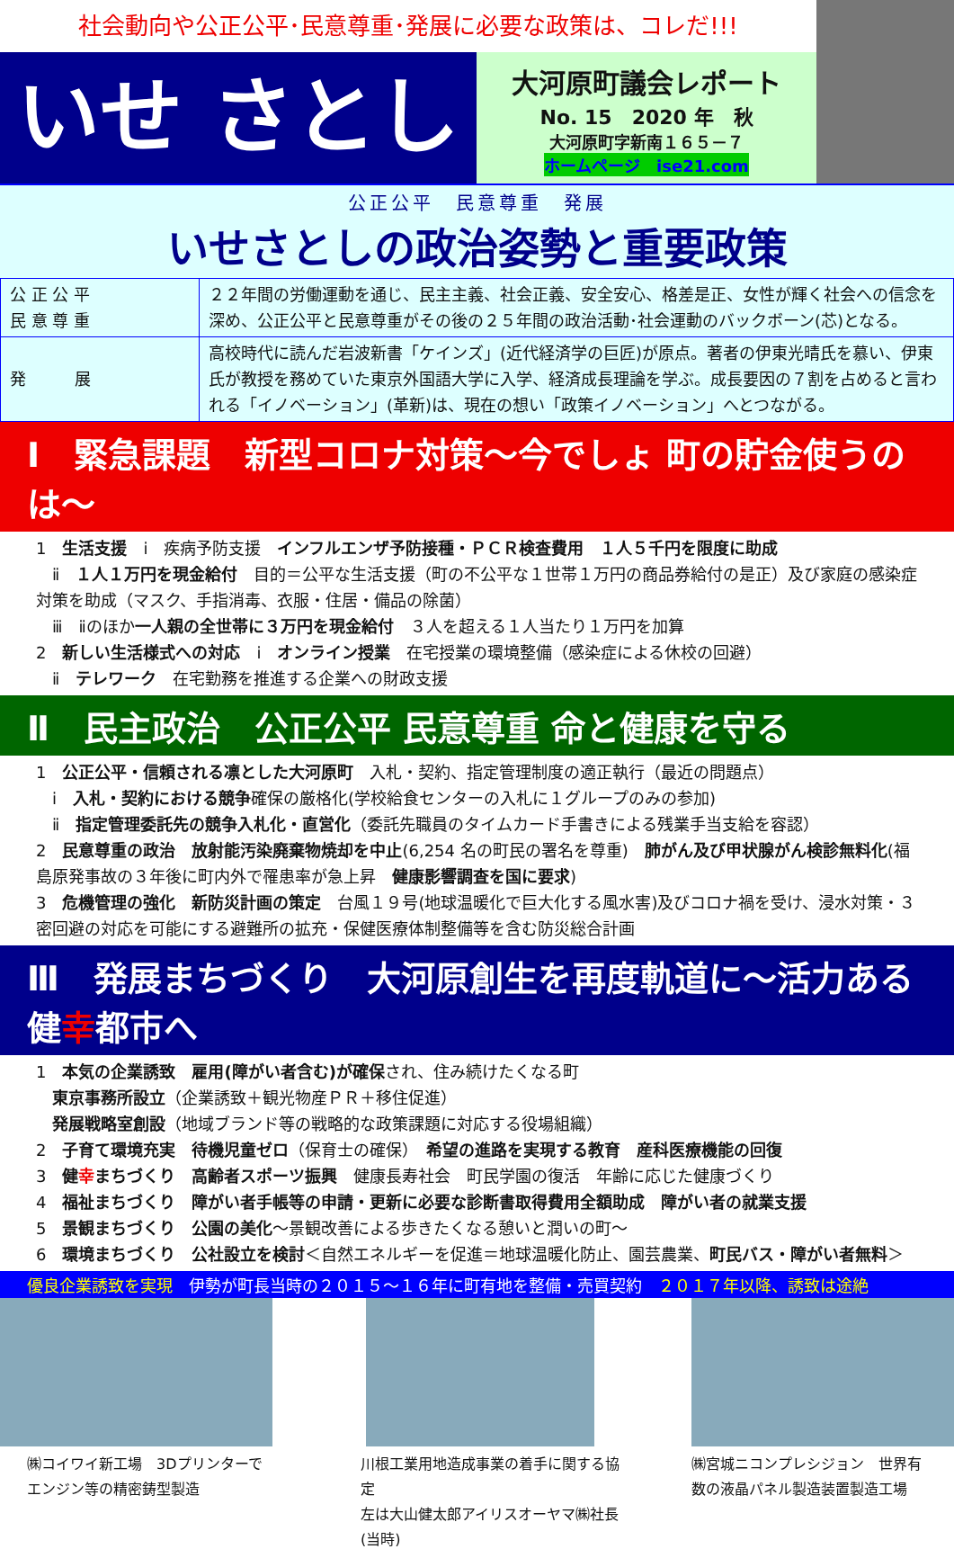社会動向や公正公平･民意尊重･発展に必要な政策は、コレだ!!!
いせ さとし
大河原町議会レポート
No. 15　2020 年　秋
大河原町字新南１６５－７
ホームページ　ise21.com
公正公平　民意尊重　発展
いせさとしの政治姿勢と重要政策
| 公 正 公 平 民 意 尊 重 | ２２年間の労働運動を通じ、民主主義、社会正義、安全安心、格差是正、女性が輝く社会への信念を深め、公正公平と民意尊重がその後の２５年間の政治活動･社会運動のバックボーン(芯)となる。 |
| 発 展 | 高校時代に読んだ岩波新書「ケインズ」(近代経済学の巨匠)が原点。著者の伊東光晴氏を慕い、伊東氏が教授を務めていた東京外国語大学に入学、経済成長理論を学ぶ。成長要因の７割を占めると言われる「イノベーション」(革新)は、現在の想い「政策イノベーション」へとつながる。 |
Ⅰ　緊急課題　新型コロナ対策～今でしょ 町の貯金使うのは～
1　生活支援　ⅰ　疾病予防支援　インフルエンザ予防接種・ＰＣＲ検査費用　１人５千円を限度に助成
　ⅱ　１人１万円を現金給付　目的＝公平な生活支援（町の不公平な１世帯１万円の商品券給付の是正）及び家庭の感染症対策を助成（マスク、手指消毒、衣服・住居・備品の除菌）
　ⅲ　ⅱのほか一人親の全世帯に３万円を現金給付　３人を超える１人当たり１万円を加算
2　新しい生活様式への対応　ⅰ　オンライン授業　在宅授業の環境整備（感染症による休校の回避）
　ⅱ　テレワーク　在宅勤務を推進する企業への財政支援
Ⅱ　民主政治　公正公平 民意尊重 命と健康を守る
1　公正公平・信頼される凛とした大河原町　入札・契約、指定管理制度の適正執行（最近の問題点）
　ⅰ　入札・契約における競争確保の厳格化(学校給食センターの入札に１グループのみの参加)
　ⅱ　指定管理委託先の競争入札化・直営化（委託先職員のタイムカード手書きによる残業手当支給を容認）
2　民意尊重の政治　放射能汚染廃棄物焼却を中止(6,254 名の町民の署名を尊重)　肺がん及び甲状腺がん検診無料化(福島原発事故の３年後に町内外で罹患率が急上昇　健康影響調査を国に要求)
3　危機管理の強化　新防災計画の策定　台風１９号(地球温暖化で巨大化する風水害)及びコロナ禍を受け、浸水対策・３密回避の対応を可能にする避難所の拡充・保健医療体制整備等を含む防災総合計画
Ⅲ　発展まちづくり　大河原創生を再度軌道に～活力ある健幸都市へ
1　本気の企業誘致　雇用(障がい者含む)が確保され、住み続けたくなる町
　東京事務所設立（企業誘致＋観光物産ＰＲ＋移住促進）
　発展戦略室創設（地域ブランド等の戦略的な政策課題に対応する役場組織）
2　子育て環境充実　待機児童ゼロ（保育士の確保）　希望の進路を実現する教育　産科医療機能の回復
3　健幸まちづくり　高齢者スポーツ振興　健康長寿社会　町民学園の復活　年齢に応じた健康づくり
4　福祉まちづくり　障がい者手帳等の申請・更新に必要な診断書取得費用全額助成　障がい者の就業支援
5　景観まちづくり　公園の美化～景観改善による歩きたくなる憩いと潤いの町～
6　環境まちづくり　公社設立を検討＜自然エネルギーを促進＝地球温暖化防止、園芸農業、町民バス・障がい者無料＞
優良企業誘致を実現　伊勢が町長当時の２０１５～１６年に町有地を整備・売買契約　２０１７年以降、誘致は途絶
㈱コイワイ新工場　3Dプリンターで
エンジン等の精密鋳型製造
川根工業用地造成事業の着手に関する協定
左は大山健太郎アイリスオーヤマ㈱社長(当時)
㈱宮城ニコンプレシジョン　世界有
数の液晶パネル製造装置製造工場